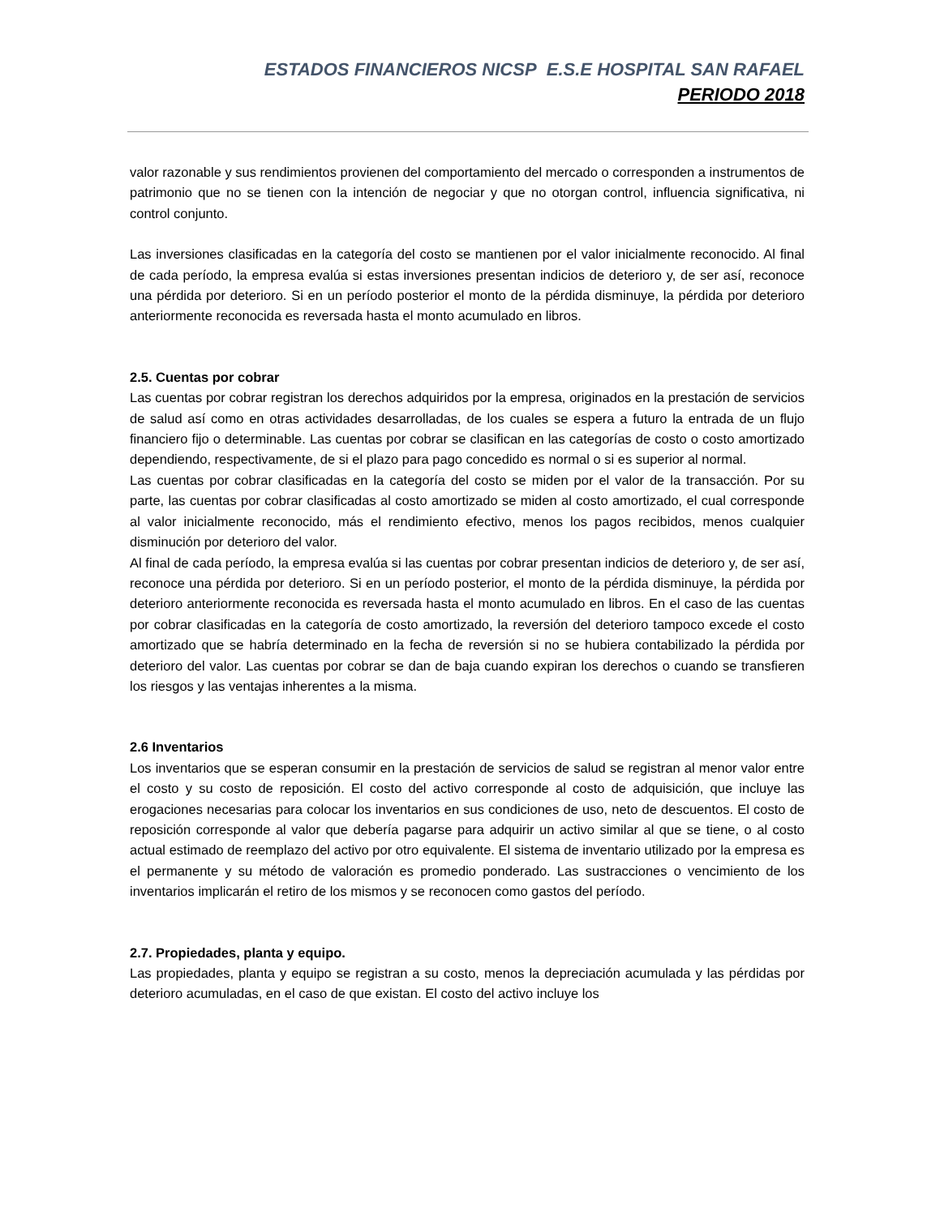ESTADOS FINANCIEROS NICSP E.S.E HOSPITAL SAN RAFAEL
PERIODO 2018
valor razonable y sus rendimientos provienen del comportamiento del mercado o corresponden a instrumentos de patrimonio que no se tienen con la intención de negociar y que no otorgan control, influencia significativa, ni control conjunto.
Las inversiones clasificadas en la categoría del costo se mantienen por el valor inicialmente reconocido. Al final de cada período, la empresa evalúa si estas inversiones presentan indicios de deterioro y, de ser así, reconoce una pérdida por deterioro. Si en un período posterior el monto de la pérdida disminuye, la pérdida por deterioro anteriormente reconocida es reversada hasta el monto acumulado en libros.
2.5. Cuentas por cobrar
Las cuentas por cobrar registran los derechos adquiridos por la empresa, originados en la prestación de servicios de salud así como en otras actividades desarrolladas, de los cuales se espera a futuro la entrada de un flujo financiero fijo o determinable. Las cuentas por cobrar se clasifican en las categorías de costo o costo amortizado dependiendo, respectivamente, de si el plazo para pago concedido es normal o si es superior al normal.
Las cuentas por cobrar clasificadas en la categoría del costo se miden por el valor de la transacción. Por su parte, las cuentas por cobrar clasificadas al costo amortizado se miden al costo amortizado, el cual corresponde al valor inicialmente reconocido, más el rendimiento efectivo, menos los pagos recibidos, menos cualquier disminución por deterioro del valor.
Al final de cada período, la empresa evalúa si las cuentas por cobrar presentan indicios de deterioro y, de ser así, reconoce una pérdida por deterioro. Si en un período posterior, el monto de la pérdida disminuye, la pérdida por deterioro anteriormente reconocida es reversada hasta el monto acumulado en libros. En el caso de las cuentas por cobrar clasificadas en la categoría de costo amortizado, la reversión del deterioro tampoco excede el costo amortizado que se habría determinado en la fecha de reversión si no se hubiera contabilizado la pérdida por deterioro del valor. Las cuentas por cobrar se dan de baja cuando expiran los derechos o cuando se transfieren los riesgos y las ventajas inherentes a la misma.
2.6 Inventarios
Los inventarios que se esperan consumir en la prestación de servicios de salud se registran al menor valor entre el costo y su costo de reposición. El costo del activo corresponde al costo de adquisición, que incluye las erogaciones necesarias para colocar los inventarios en sus condiciones de uso, neto de descuentos. El costo de reposición corresponde al valor que debería pagarse para adquirir un activo similar al que se tiene, o al costo actual estimado de reemplazo del activo por otro equivalente. El sistema de inventario utilizado por la empresa es el permanente y su método de valoración es promedio ponderado. Las sustracciones o vencimiento de los inventarios implicarán el retiro de los mismos y se reconocen como gastos del período.
2.7. Propiedades, planta y equipo.
Las propiedades, planta y equipo se registran a su costo, menos la depreciación acumulada y las pérdidas por deterioro acumuladas, en el caso de que existan. El costo del activo incluye los